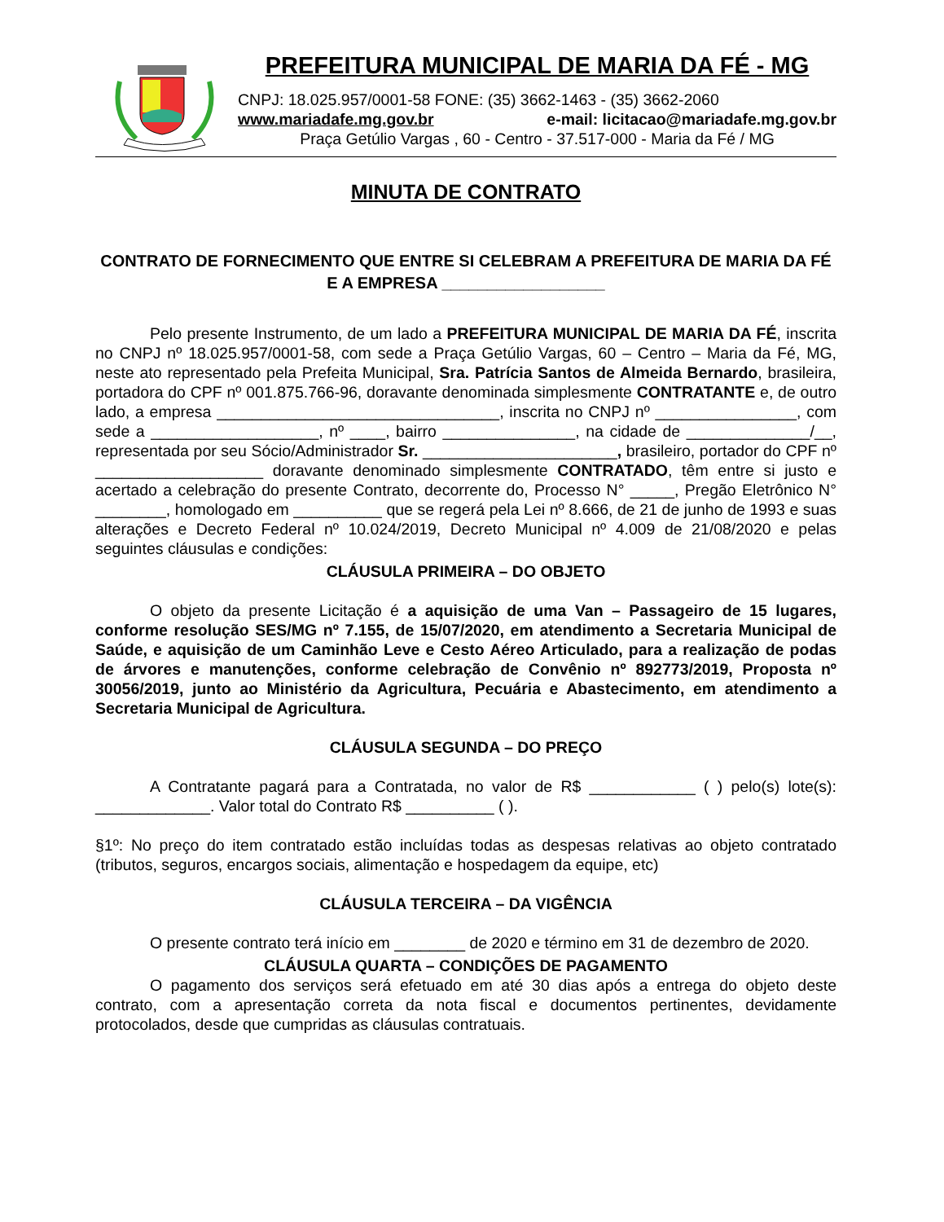PREFEITURA MUNICIPAL DE MARIA DA FÉ - MG
CNPJ: 18.025.957/0001-58 FONE: (35) 3662-1463 - (35) 3662-2060
www.mariadafe.mg.gov.br e-mail: licitacao@mariadafe.mg.gov.br
Praça Getúlio Vargas , 60 - Centro - 37.517-000 - Maria da Fé / MG
MINUTA DE CONTRATO
CONTRATO DE FORNECIMENTO QUE ENTRE SI CELEBRAM A PREFEITURA DE MARIA DA FÉ E A EMPRESA __________________
Pelo presente Instrumento, de um lado a PREFEITURA MUNICIPAL DE MARIA DA FÉ, inscrita no CNPJ nº 18.025.957/0001-58, com sede a Praça Getúlio Vargas, 60 – Centro – Maria da Fé, MG, neste ato representado pela Prefeita Municipal, Sra. Patrícia Santos de Almeida Bernardo, brasileira, portadora do CPF nº 001.875.766-96, doravante denominada simplesmente CONTRATANTE e, de outro lado, a empresa ________________________________, inscrita no CNPJ nº ________________, com sede a ___________________, nº ____, bairro _______________, na cidade de ______________/__, representada por seu Sócio/Administrador Sr. ______________________, brasileiro, portador do CPF nº ___________________ doravante denominado simplesmente CONTRATADO, têm entre si justo e acertado a celebração do presente Contrato, decorrente do, Processo N° _____, Pregão Eletrônico N° ________, homologado em __________ que se regerá pela Lei nº 8.666, de 21 de junho de 1993 e suas alterações e Decreto Federal nº 10.024/2019, Decreto Municipal nº 4.009 de 21/08/2020 e pelas seguintes cláusulas e condições:
CLÁUSULA PRIMEIRA – DO OBJETO
O objeto da presente Licitação é a aquisição de uma Van – Passageiro de 15 lugares, conforme resolução SES/MG nº 7.155, de 15/07/2020, em atendimento a Secretaria Municipal de Saúde, e aquisição de um Caminhão Leve e Cesto Aéreo Articulado, para a realização de podas de árvores e manutenções, conforme celebração de Convênio nº 892773/2019, Proposta nº 30056/2019, junto ao Ministério da Agricultura, Pecuária e Abastecimento, em atendimento a Secretaria Municipal de Agricultura.
CLÁUSULA SEGUNDA – DO PREÇO
A Contratante pagará para a Contratada, no valor de R$ ____________ ( ) pelo(s) lote(s): _____________. Valor total do Contrato R$ __________ ( ).
§1º: No preço do item contratado estão incluídas todas as despesas relativas ao objeto contratado (tributos, seguros, encargos sociais, alimentação e hospedagem da equipe, etc)
CLÁUSULA TERCEIRA – DA VIGÊNCIA
O presente contrato terá início em ________ de 2020 e término em 31 de dezembro de 2020.
CLÁUSULA QUARTA – CONDIÇÕES DE PAGAMENTO
O pagamento dos serviços será efetuado em até 30 dias após a entrega do objeto deste contrato, com a apresentação correta da nota fiscal e documentos pertinentes, devidamente protocolados, desde que cumpridas as cláusulas contratuais.